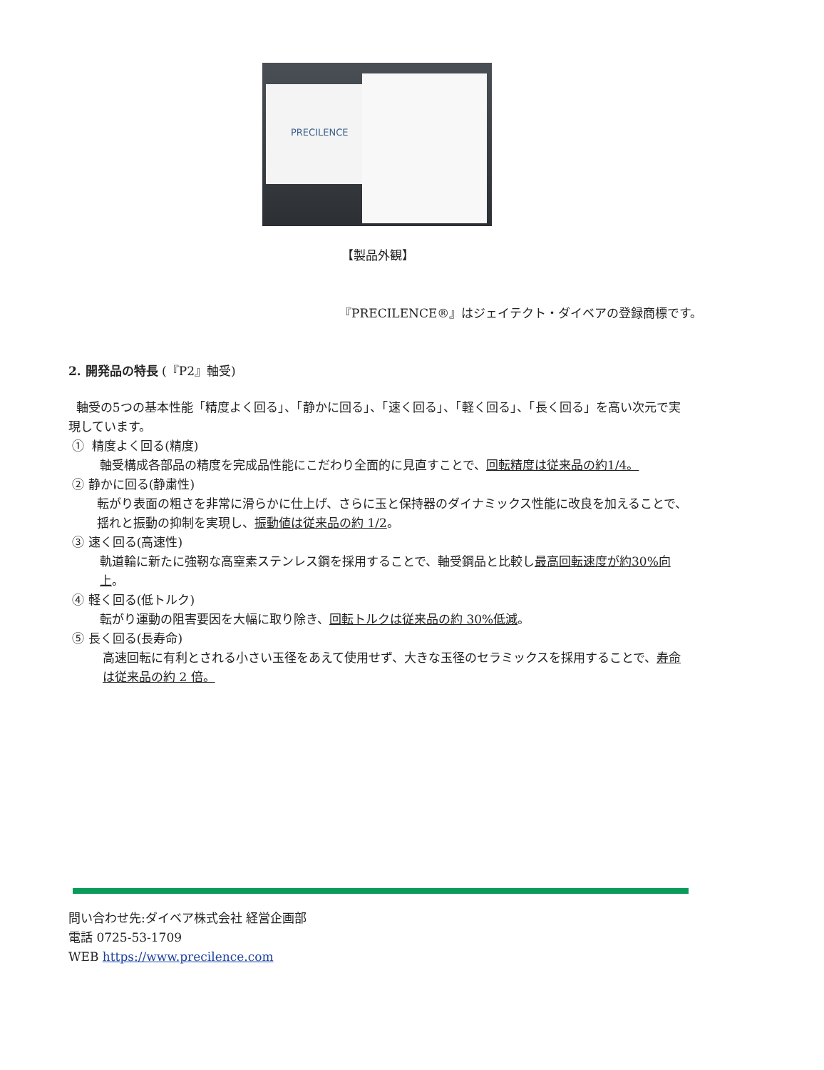PRECILENCE
【製品外観】
『PRECILENCE®』はジェイテクト・ダイベアの登録商標です。
2. 開発品の特長 (『P2』軸受)
軸受の5つの基本性能「精度よく回る」、「静かに回る」、「速く回る」、「軽く回る」、「長く回る」を高い次元で実現しています。
① 精度よく回る(精度)
軸受構成各部品の精度を完成品性能にこだわり全面的に見直すことで、回転精度は従来品の約1/4。
② 静かに回る(静粛性)
転がり表面の粗さを非常に滑らかに仕上げ、さらに玉と保持器のダイナミックス性能に改良を加えることで、揺れと振動の抑制を実現し、振動値は従来品の約 1/2。
③ 速く回る(高速性)
軌道輪に新たに強靭な高窒素ステンレス鋼を採用することで、軸受鋼品と比較し最高回転速度が約30%向上。
④ 軽く回る(低トルク)
転がり運動の阻害要因を大幅に取り除き、回転トルクは従来品の約 30%低減。
⑤ 長く回る(長寿命)
高速回転に有利とされる小さい玉径をあえて使用せず、大きな玉径のセラミックスを採用することで、寿命は従来品の約 2 倍。
問い合わせ先:ダイベア株式会社 経営企画部
電話 0725-53-1709
WEB https://www.precilence.com